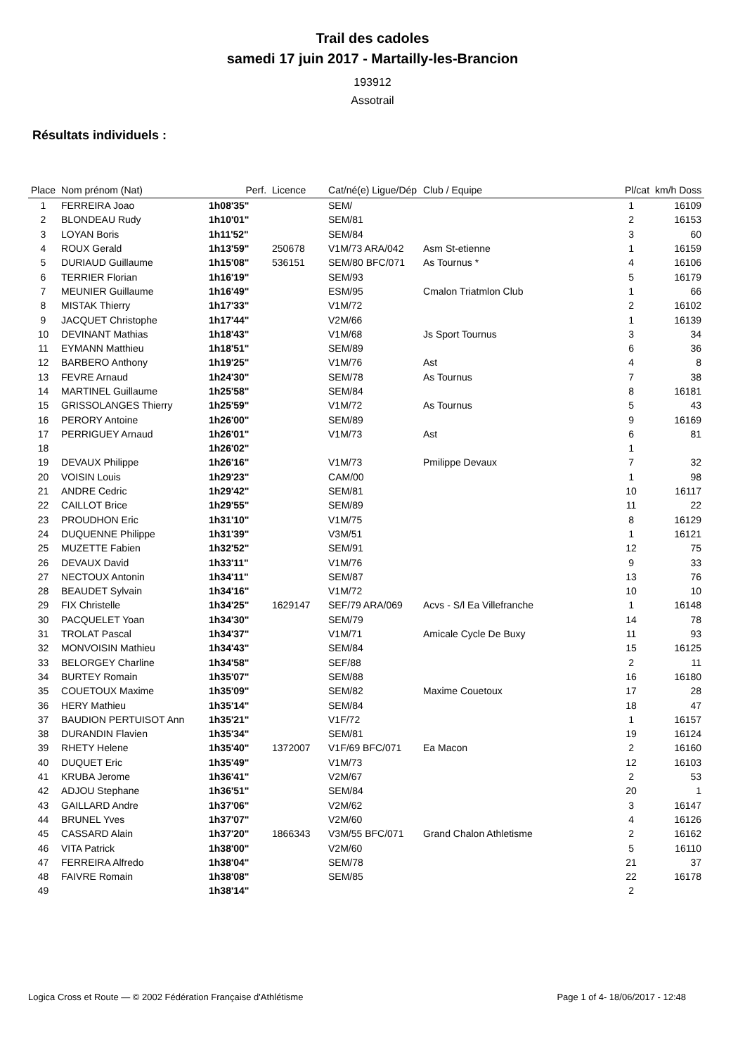Trail des cadoles
samedi 17 juin 2017 - Martailly-les-Brancion
193912
Assotrail
Résultats individuels :
| Place | Nom prénom (Nat) | Perf. | Licence | Cat/né(e) Ligue/Dép | Club / Equipe | Pl/cat | km/h Doss |
| --- | --- | --- | --- | --- | --- | --- | --- |
| 1 | FERREIRA Joao | 1h08'35" | | SEM/ | | 1 | 16109 |
| 2 | BLONDEAU Rudy | 1h10'01" | | SEM/81 | | 2 | 16153 |
| 3 | LOYAN Boris | 1h11'52" | | SEM/84 | | 3 | 60 |
| 4 | ROUX Gerald | 1h13'59" | 250678 | V1M/73 ARA/042 | Asm St-etienne | 1 | 16159 |
| 5 | DURIAUD Guillaume | 1h15'08" | 536151 | SEM/80 BFC/071 | As Tournus * | 4 | 16106 |
| 6 | TERRIER Florian | 1h16'19" | | SEM/93 | | 5 | 16179 |
| 7 | MEUNIER Guillaume | 1h16'49" | | ESM/95 | Cmalon Triatmlon Club | 1 | 66 |
| 8 | MISTAK Thierry | 1h17'33" | | V1M/72 | | 2 | 16102 |
| 9 | JACQUET Christophe | 1h17'44" | | V2M/66 | | 1 | 16139 |
| 10 | DEVINANT Mathias | 1h18'43" | | V1M/68 | Js Sport Tournus | 3 | 34 |
| 11 | EYMANN Matthieu | 1h18'51" | | SEM/89 | | 6 | 36 |
| 12 | BARBERO Anthony | 1h19'25" | | V1M/76 | Ast | 4 | 8 |
| 13 | FEVRE Arnaud | 1h24'30" | | SEM/78 | As Tournus | 7 | 38 |
| 14 | MARTINEL Guillaume | 1h25'58" | | SEM/84 | | 8 | 16181 |
| 15 | GRISSOLANGES Thierry | 1h25'59" | | V1M/72 | As Tournus | 5 | 43 |
| 16 | PERORY Antoine | 1h26'00" | | SEM/89 | | 9 | 16169 |
| 17 | PERRIGUEY Arnaud | 1h26'01" | | V1M/73 | Ast | 6 | 81 |
| 18 | | 1h26'02" | | | | 1 | |
| 19 | DEVAUX Philippe | 1h26'16" | | V1M/73 | Pmilippe Devaux | 7 | 32 |
| 20 | VOISIN Louis | 1h29'23" | | CAM/00 | | 1 | 98 |
| 21 | ANDRE Cedric | 1h29'42" | | SEM/81 | | 10 | 16117 |
| 22 | CAILLOT Brice | 1h29'55" | | SEM/89 | | 11 | 22 |
| 23 | PROUDHON Eric | 1h31'10" | | V1M/75 | | 8 | 16129 |
| 24 | DUQUENNE Philippe | 1h31'39" | | V3M/51 | | 1 | 16121 |
| 25 | MUZETTE Fabien | 1h32'52" | | SEM/91 | | 12 | 75 |
| 26 | DEVAUX David | 1h33'11" | | V1M/76 | | 9 | 33 |
| 27 | NECTOUX Antonin | 1h34'11" | | SEM/87 | | 13 | 76 |
| 28 | BEAUDET Sylvain | 1h34'16" | | V1M/72 | | 10 | 10 |
| 29 | FIX Christelle | 1h34'25" | 1629147 | SEF/79 ARA/069 | Acvs - S/l Ea Villefranche | 1 | 16148 |
| 30 | PACQUELET Yoan | 1h34'30" | | SEM/79 | | 14 | 78 |
| 31 | TROLAT Pascal | 1h34'37" | | V1M/71 | Amicale Cycle De Buxy | 11 | 93 |
| 32 | MONVOISIN Mathieu | 1h34'43" | | SEM/84 | | 15 | 16125 |
| 33 | BELORGEY Charline | 1h34'58" | | SEF/88 | | 2 | 11 |
| 34 | BURTEY Romain | 1h35'07" | | SEM/88 | | 16 | 16180 |
| 35 | COUETOUX Maxime | 1h35'09" | | SEM/82 | Maxime Couetoux | 17 | 28 |
| 36 | HERY Mathieu | 1h35'14" | | SEM/84 | | 18 | 47 |
| 37 | BAUDION PERTUISOT Ann | 1h35'21" | | V1F/72 | | 1 | 16157 |
| 38 | DURANDIN Flavien | 1h35'34" | | SEM/81 | | 19 | 16124 |
| 39 | RHETY Helene | 1h35'40" | 1372007 | V1F/69 BFC/071 | Ea Macon | 2 | 16160 |
| 40 | DUQUET Eric | 1h35'49" | | V1M/73 | | 12 | 16103 |
| 41 | KRUBA Jerome | 1h36'41" | | V2M/67 | | 2 | 53 |
| 42 | ADJOU Stephane | 1h36'51" | | SEM/84 | | 20 | 1 |
| 43 | GAILLARD Andre | 1h37'06" | | V2M/62 | | 3 | 16147 |
| 44 | BRUNEL Yves | 1h37'07" | | V2M/60 | | 4 | 16126 |
| 45 | CASSARD Alain | 1h37'20" | 1866343 | V3M/55 BFC/071 | Grand Chalon Athletisme | 2 | 16162 |
| 46 | VITA Patrick | 1h38'00" | | V2M/60 | | 5 | 16110 |
| 47 | FERREIRA Alfredo | 1h38'04" | | SEM/78 | | 21 | 37 |
| 48 | FAIVRE Romain | 1h38'08" | | SEM/85 | | 22 | 16178 |
| 49 | | 1h38'14" | | | | 2 | |
Logica Cross et Route — © 2002 Fédération Française d'Athlétisme Page 1 of 4- 18/06/2017 - 12:48